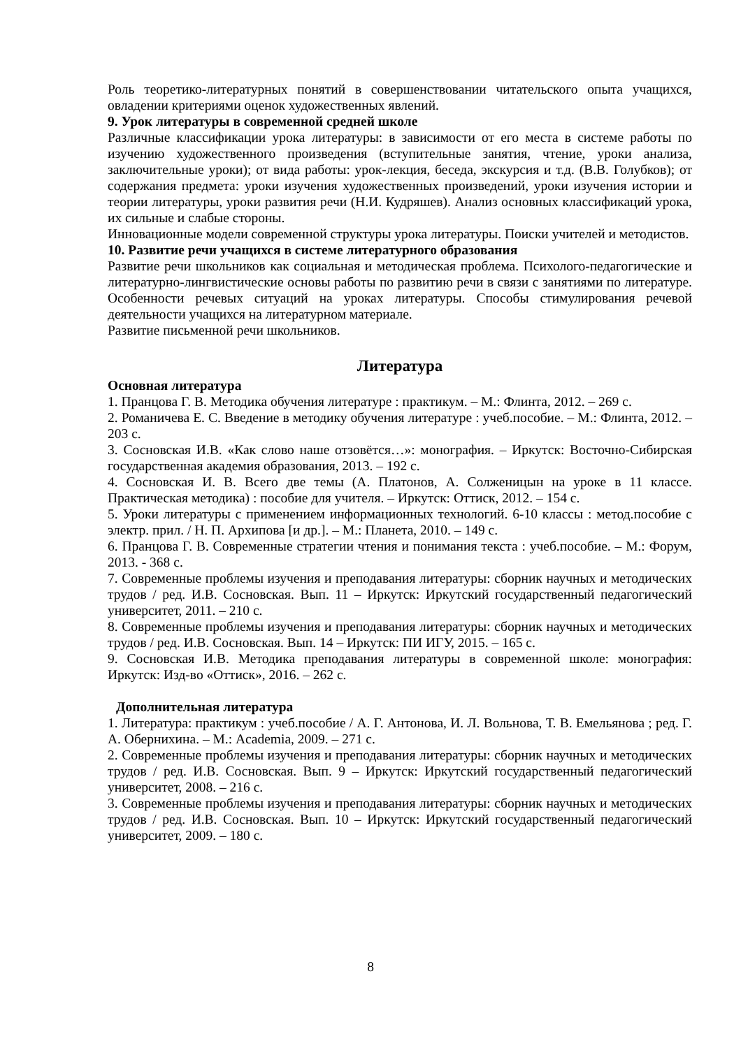Роль теоретико-литературных понятий в совершенствовании читательского опыта учащихся, овладении критериями оценок художественных явлений.
9. Урок литературы в современной средней школе
Различные классификации урока литературы: в зависимости от его места в системе работы по изучению художественного произведения (вступительные занятия, чтение, уроки анализа, заключительные уроки); от вида работы: урок-лекция, беседа, экскурсия и т.д. (В.В. Голубков); от содержания предмета: уроки изучения художественных произведений, уроки изучения истории и теории литературы, уроки развития речи (Н.И. Кудряшев). Анализ основных классификаций урока, их сильные и слабые стороны.
Инновационные модели современной структуры урока литературы. Поиски учителей и методистов.
10. Развитие речи учащихся в системе литературного образования
Развитие речи школьников как социальная и методическая проблема. Психолого-педагогические и литературно-лингвистические основы работы по развитию речи в связи с занятиями по литературе. Особенности речевых ситуаций на уроках литературы. Способы стимулирования речевой деятельности учащихся на литературном материале.
Развитие письменной речи школьников.
Литература
Основная литература
1. Пранцова Г. В. Методика обучения литературе : практикум. – М.: Флинта, 2012. – 269 с.
2. Романичева Е. С. Введение в методику обучения литературе : учеб.пособие. – М.: Флинта, 2012. – 203 с.
3. Сосновская И.В. «Как слово наше отзовётся…»: монография. – Иркутск: Восточно-Сибирская государственная академия образования, 2013. – 192 с.
4. Сосновская И. В. Всего две темы (А. Платонов, А. Солженицын на уроке в 11 классе. Практическая методика) : пособие для учителя. – Иркутск: Оттиск, 2012. – 154 с.
5. Уроки литературы с применением информационных технологий. 6-10 классы : метод.пособие с электр. прил. / Н. П. Архипова [и др.]. – М.: Планета, 2010. – 149 с.
6. Пранцова Г. В. Современные стратегии чтения и понимания текста : учеб.пособие. – М.: Форум, 2013. - 368 с.
7. Современные проблемы изучения и преподавания литературы: сборник научных и методических трудов / ред. И.В. Сосновская. Вып. 11 – Иркутск: Иркутский государственный педагогический университет, 2011. – 210 с.
8. Современные проблемы изучения и преподавания литературы: сборник научных и методических трудов / ред. И.В. Сосновская. Вып. 14 – Иркутск: ПИ ИГУ, 2015. – 165 с.
9. Сосновская И.В. Методика преподавания литературы в современной школе: монография: Иркутск: Изд-во «Оттиск», 2016. – 262 с.
Дополнительная литература
1. Литература: практикум : учеб.пособие / А. Г. Антонова, И. Л. Вольнова, Т. В. Емельянова ; ред. Г. А. Обернихина. – М.: Academia, 2009. – 271 с.
2. Современные проблемы изучения и преподавания литературы: сборник научных и методических трудов / ред. И.В. Сосновская. Вып. 9 – Иркутск: Иркутский государственный педагогический университет, 2008. – 216 с.
3. Современные проблемы изучения и преподавания литературы: сборник научных и методических трудов / ред. И.В. Сосновская. Вып. 10 – Иркутск: Иркутский государственный педагогический университет, 2009. – 180 с.
8